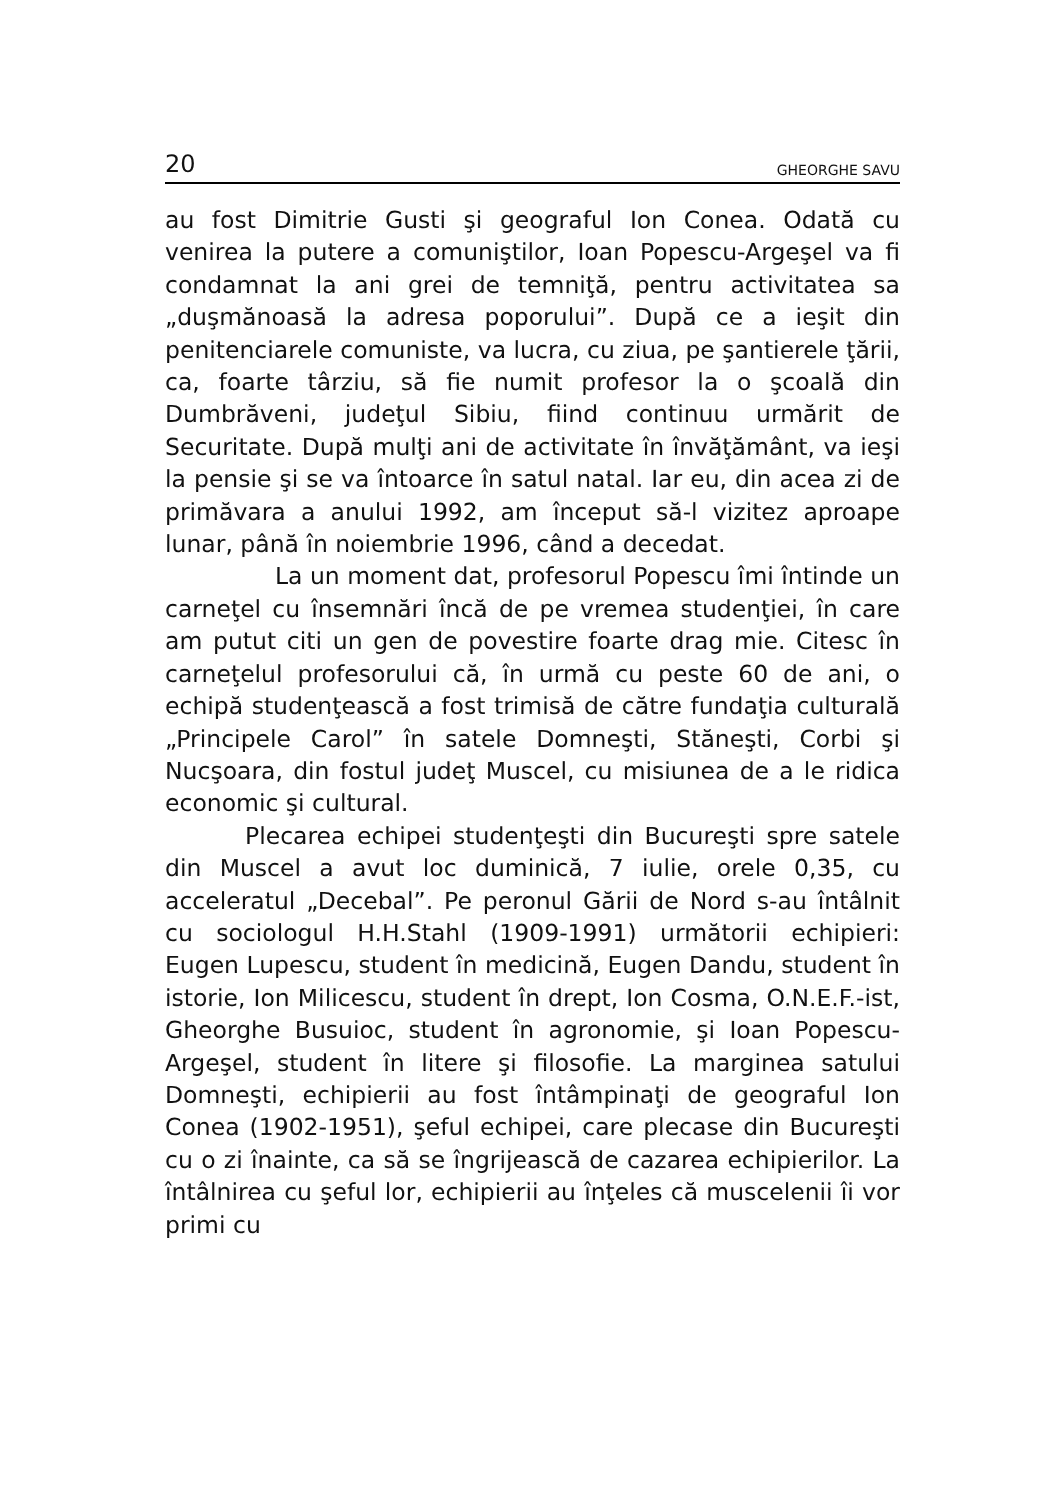20 GHEORGHE SAVU
au fost Dimitrie Gusti şi geograful Ion Conea. Odată cu venirea la putere a comuniştilor, Ioan Popescu-Argeşel va fi condamnat la ani grei de temniţă, pentru activitatea sa „duşmănoasă la adresa poporului”. După ce a ieşit din penitenciarele comuniste, va lucra, cu ziua, pe şantierele ţării, ca, foarte târziu, să fie numit profesor la o şcoală din Dumbrăveni, judeţul Sibiu, fiind continuu urmărit de Securitate. După mulţi ani de activitate în învăţământ, va ieşi la pensie şi se va întoarce în satul natal. Iar eu, din acea zi de primăvara a anului 1992, am început să-l vizitez aproape lunar, până în noiembrie 1996, când a decedat.
La un moment dat, profesorul Popescu îmi întinde un carneţel cu însemnări încă de pe vremea studenţiei, în care am putut citi un gen de povestire foarte drag mie. Citesc în carneţelul profesorului că, în urmă cu peste 60 de ani, o echipă studenţească a fost trimisă de către fundaţia culturală „Principele Carol” în satele Domneşti, Stăneşti, Corbi şi Nucşoara, din fostul judeţ Muscel, cu misiunea de a le ridica economic şi cultural.
Plecarea echipei studenţeşti din Bucureşti spre satele din Muscel a avut loc duminică, 7 iulie, orele 0,35, cu acceleratul „Decebal”. Pe peronul Gării de Nord s-au întâlnit cu sociologul H.H.Stahl (1909-1991) următorii echipieri: Eugen Lupescu, student în medicină, Eugen Dandu, student în istorie, Ion Milicescu, student în drept, Ion Cosma, O.N.E.F.-ist, Gheorghe Busuioc, student în agronomie, şi Ioan Popescu- Argeşel, student în litere şi filosofie. La marginea satului Domneşti, echipierii au fost întâmpinaţi de geograful Ion Conea (1902-1951), şeful echipei, care plecase din Bucureşti cu o zi înainte, ca să se îngrijească de cazarea echipierilor. La întâlnirea cu şeful lor, echipierii au înţeles că muscelenii îi vor primi cu